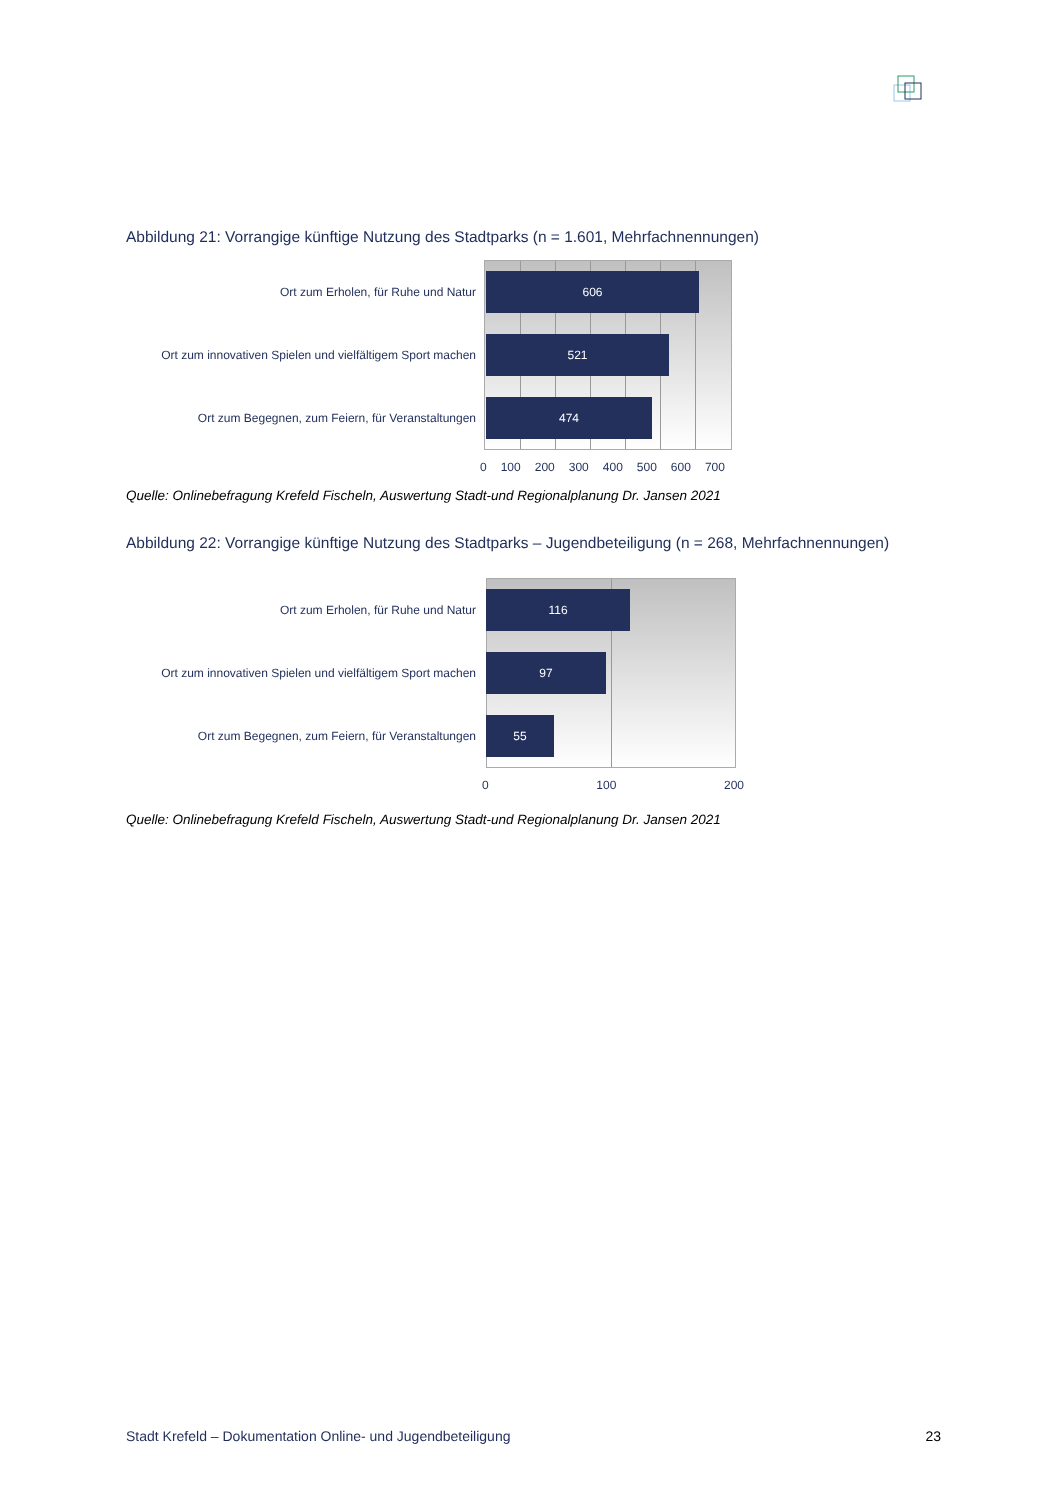Abbildung 21: Vorrangige künftige Nutzung des Stadtparks (n = 1.601, Mehrfachnennungen)
Ort zum Erholen, für Ruhe und Natur
606
Ort zum innovativen Spielen und vielfältigem Sport machen
521
Ort zum Begegnen, zum Feiern, für Veranstaltungen
474
0 100 200 300 400 500 600 700
Quelle: Onlinebefragung Krefeld Fischeln, Auswertung Stadt-und Regionalplanung Dr. Jansen 2021
Abbildung 22: Vorrangige künftige Nutzung des Stadtparks – Jugendbeteiligung (n = 268, Mehrfachnennungen)
Ort zum Erholen, für Ruhe und Natur
116
Ort zum innovativen Spielen und vielfältigem Sport machen
97
Ort zum Begegnen, zum Feiern, für Veranstaltungen
55
0 100 200
Quelle: Onlinebefragung Krefeld Fischeln, Auswertung Stadt-und Regionalplanung Dr. Jansen 2021
Stadt Krefeld – Dokumentation Online- und Jugendbeteiligung 23